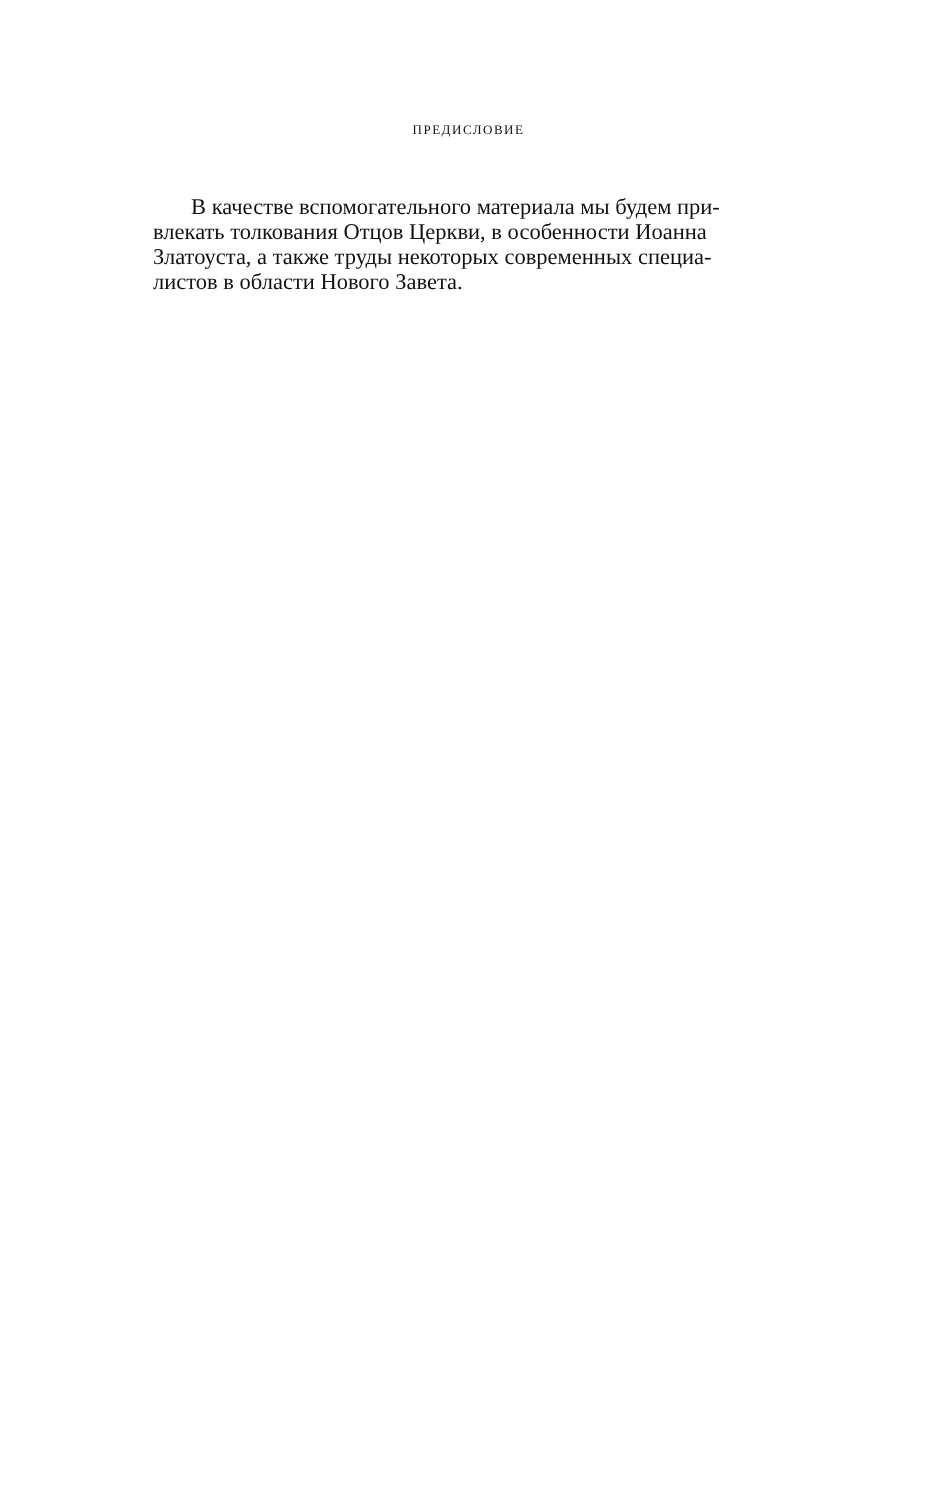ПРЕДИСЛОВИЕ
В качестве вспомогательного материала мы будем при-
влекать толкования Отцов Церкви, в особенности Иоанна
Златоуста, а также труды некоторых современных специа-
листов в области Нового Завета.